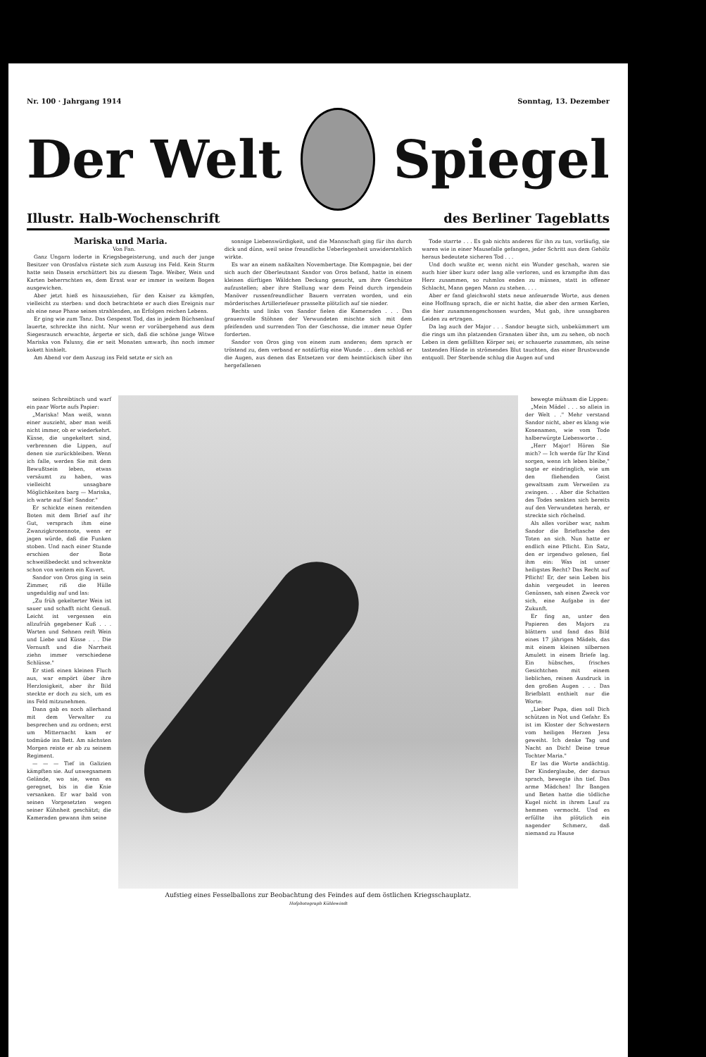Nr. 100 · Jahrgang 1914 Sonntag, 13. Dezember
Der Welt Spiegel
Illustr. Halb-Wochenschrift des Berliner Tageblatts
Mariska und Maria.
Von Fan.
Ganz Ungarn loderte in Kriegsbegeisterung, und auch der junge Besitzer von Orosfalva rüstete sich zum Auszug ins Feld. Kein Sturm hatte sein Dasein erschüttert bis zu diesem Tage. Weiber, Wein und Karten beherrschten es, dem Ernst war er immer in weitem Bogen ausgewichen.
Aber jetzt hieß es hinausziehen, für den Kaiser zu kämpfen, vielleicht zu sterben: und doch betrachtete er auch dies Ereignis nur als eine neue Phase seines strahlenden, an Erfolgen reichen Lebens.
Er ging wie zum Tanz. Das Gespenst Tod, das in jedem Büchsenlauf lauerte, schreckte ihn nicht. Nur wenn er vorübergehend aus dem Siegesrausch erwachte, ärgerte er sich, daß die schöne junge Witwe Mariska von Falussy, die er seit Monaten umwarb, ihn noch immer kokett hinhielt.
Am Abend vor dem Auszug ins Feld setzte er sich an
sonnige Liebenswürdigkeit, und die Mannschaft ging für ihn durch dick und dünn, weil seine freundliche Ueberlegenheit unwiderstehlich wirkte.
Es war an einem naßkalten Novembertage. Die Kompagnie, bei der sich auch der Oberleutnant Sandor von Oros befand, hatte in einem kleinen dürftigen Wäldchen Deckung gesucht, um ihre Geschütze aufzustellen; aber ihre Stellung war dem Feind durch irgendein Manöver russenfreundlicher Bauern verraten worden, und ein mörderisches Artilleriefeuer prasselte plötzlich auf sie nieder.
Rechts und links von Sandor fielen die Kameraden . . . Das grauenvolle Stöhnen der Verwundeten mischte sich mit dem pfeifenden und surrenden Ton der Geschosse, die immer neue Opfer forderten.
Sandor von Oros ging von einem zum anderen; dem sprach er tröstend zu, dem verband er notdürftig eine Wunde . . . dem schloß er die Augen, aus denen das Entsetzen vor dem heimtückisch über ihn hergefallenen
Tode starrte . . . Es gab nichts anderes für ihn zu tun, vorläufig, sie waren wie in einer Mausefalle gefangen, jeder Schritt aus dem Gehölz heraus bedeutete sicheren Tod . . .
Und doch wußte er, wenn nicht ein Wunder geschah, waren sie auch hier über kurz oder lang alle verloren, und es krampfte ihm das Herz zusammen, so ruhmlos enden zu müssen, statt in offener Schlacht, Mann gegen Mann zu stehen. . . .
Aber er fand gleichwohl stets neue anfeuernde Worte, aus denen eine Hoffnung sprach, die er nicht hatte, die aber den armen Kerlen, die hier zusammengeschossen wurden, Mut gab, ihre unsagbaren Leiden zu ertragen.
Da lag auch der Major . . . Sandor beugte sich, unbekümmert um die rings um ihn platzenden Granaten über ihn, um zu sehen, ob noch Leben in dem gefällten Körper sei; er schauerte zusammen, als seine tastenden Hände in strömendes Blut tauchten, das einer Brustwunde entquoll. Der Sterbende schlug die Augen auf und
seinen Schreibtisch und warf ein paar Worte aufs Papier:
„Mariska! Man weiß, wann einer auszieht, aber man weiß nicht immer, ob er wiederkehrt. Küsse, die ungekeltert sind, verbrennen die Lippen, auf denen sie zurückbleiben. Wenn ich falle, werden Sie mit dem Bewußtsein leben, etwas versäumt zu haben, was vielleicht unsagbare Möglichkeiten barg — Mariska, ich warte auf Sie! Sandor."
Er schickte einen reitenden Boten mit dem Brief auf ihr Gut, versprach ihm eine Zwanzigkronennote, wenn er jagen würde, daß die Funken stoben. Und nach einer Stunde erschien der Bote schweißbedeckt und schwenkte schon von weitem ein Kuvert.
Sandor von Oros ging in sein Zimmer, riß die Hülle ungeduldig auf und las:
„Zu früh gekelterter Wein ist sauer und schafft nicht Genuß. Leicht ist vergessen ein allzufrüh gegebener Kuß . . . Warten und Sehnen reift Wein und Liebe und Küsse . . . Die Vernunft und die Narrheit ziehn immer verschiedene Schlüsse."
Er stieß einen kleinen Fluch aus, war empört über ihre Herzlosigkeit, aber ihr Bild steckte er doch zu sich, um es ins Feld mitzunehmen.
Dann gab es noch allerhand mit dem Verwalter zu besprechen und zu ordnen; erst um Mitternacht kam er todmüde ins Bett. Am nächsten Morgen reiste er ab zu seinem Regiment.
— — — Tief in Galizien kämpften sie. Auf unwegsamem Gelände, wo sie, wenn es geregnet, bis in die Knie versanken. Er war bald von seinen Vorgesetzten wegen seiner Kühnheit geschätzt; die Kameraden gewann ihm seine
Aufstieg eines Fesselballons zur Beobachtung des Feindes auf dem östlichen Kriegsschauplatz.
Hofphotograph Kühlewindt
bewegte mühsam die Lippen:
„Mein Mädel . . . so allein in der Welt . ." Mehr verstand Sandor nicht, aber es klang wie Kosenamen, wie vom Tode halberwürgte Liebesworte . .
„Herr Major! Hören Sie mich? — Ich werde für Ihr Kind sorgen, wenn ich leben bleibe," sagte er eindringlich, wie um den fliehenden Geist gewaltsam zum Verweilen zu zwingen. . . Aber die Schatten des Todes senkten sich bereits auf den Verwundeten herab, er streckte sich röchelnd.
Als alles vorüber war, nahm Sandor die Brieftasche des Toten an sich. Nun hatte er endlich eine Pflicht. Ein Satz, den er irgendwo gelesen, fiel ihm ein: Was ist unser heiligstes Recht? Das Recht auf Pflicht! Er, der sein Leben bis dahin vergeudet in leeren Genüssen, sah einen Zweck vor sich, eine Aufgabe in der Zukunft.
Er fing an, unter den Papieren des Majors zu blättern und fand das Bild eines 17 jährigen Mädels, das mit einem kleinen silbernen Amulett in einem Briefe lag. Ein hübsches, frisches Gesichtchen mit einem lieblichen, reinen Ausdruck in den großen Augen . . . Das Briefblatt enthielt nur die Worte:
„Lieber Papa, dies soll Dich schützen in Not und Gefahr. Es ist im Kloster der Schwestern vom heiligen Herzen Jesu geweiht. Ich denke Tag und Nacht an Dich! Deine treue Tochter Maria."
Er las die Worte andächtig. Der Kinderglaube, der daraus sprach, bewegte ihn tief. Das arme Mädchen! Ihr Bangen und Beten hatte die tödliche Kugel nicht in ihrem Lauf zu hemmen vermocht. Und es erfüllte ihn plötzlich ein nagender Schmerz, daß niemand zu Hause